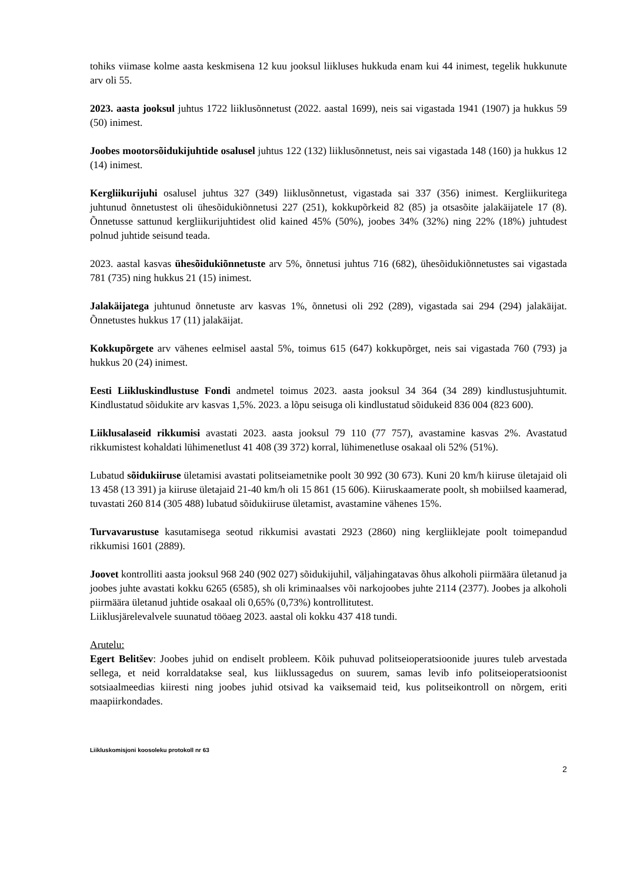tohiks viimase kolme aasta keskmisena 12 kuu jooksul liikluses hukkuda enam kui 44 inimest, tegelik hukkunute arv oli 55.
2023. aasta jooksul juhtus 1722 liiklusõnnetust (2022. aastal 1699), neis sai vigastada 1941 (1907) ja hukkus 59 (50) inimest.
Joobes mootorsõidukijuhtide osalusel juhtus 122 (132) liiklusõnnetust, neis sai vigastada 148 (160) ja hukkus 12 (14) inimest.
Kergliikurijuhi osalusel juhtus 327 (349) liiklusõnnetust, vigastada sai 337 (356) inimest. Kergliikuritega juhtunud õnnetustest oli ühesõidukiõnnetusi 227 (251), kokkupõrkeid 82 (85) ja otsasõite jalakäijatele 17 (8). Õnnetusse sattunud kergliikurijuhtidest olid kained 45% (50%), joobes 34% (32%) ning 22% (18%) juhtudest polnud juhtide seisund teada.
2023. aastal kasvas ühesõidukiõnnetuste arv 5%, õnnetusi juhtus 716 (682), ühesõidukiõnnetustes sai vigastada 781 (735) ning hukkus 21 (15) inimest.
Jalakäijatega juhtunud õnnetuste arv kasvas 1%, õnnetusi oli 292 (289), vigastada sai 294 (294) jalakäijat. Õnnetustes hukkus 17 (11) jalakäijat.
Kokkupõrgete arv vähenes eelmisel aastal 5%, toimus 615 (647) kokkupõrget, neis sai vigastada 760 (793) ja hukkus 20 (24) inimest.
Eesti Liikluskindlustuse Fondi andmetel toimus 2023. aasta jooksul 34 364 (34 289) kindlustusjuhtumit. Kindlustatud sõidukite arv kasvas 1,5%. 2023. a lõpu seisuga oli kindlustatud sõidukeid 836 004 (823 600).
Liiklusalaseid rikkumisi avastati 2023. aasta jooksul 79 110 (77 757), avastamine kasvas 2%. Avastatud rikkumistest kohaldati lühimenetlust 41 408 (39 372) korral, lühimenetluse osakaal oli 52% (51%).
Lubatud sõidukiiruse ületamisi avastati politseiametnike poolt 30 992 (30 673). Kuni 20 km/h kiiruse ületajaid oli 13 458 (13 391) ja kiiruse ületajaid 21-40 km/h oli 15 861 (15 606). Kiiruskaamerate poolt, sh mobiilsed kaamerad, tuvastati 260 814 (305 488) lubatud sõidukiiruse ületamist, avastamine vähenes 15%.
Turvavarustuse kasutamisega seotud rikkumisi avastati 2923 (2860) ning kergliiklejate poolt toimepandud rikkumisi 1601 (2889).
Joovet kontrolliti aasta jooksul 968 240 (902 027) sõidukijuhil, väljahingatavas õhus alkoholi piirmäära ületanud ja joobes juhte avastati kokku 6265 (6585), sh oli kriminaalses või narkojoobes juhte 2114 (2377). Joobes ja alkoholi piirmäära ületanud juhtide osakaal oli 0,65% (0,73%) kontrollitutest.
Liiklusjärelevalvele suunatud tööaeg 2023. aastal oli kokku 437 418 tundi.
Arutelu:
Egert Belitšev: Joobes juhid on endiselt probleem. Kõik puhuvad politseioperatsioonide juures tuleb arvestada sellega, et neid korraldatakse seal, kus liiklussagedus on suurem, samas levib info politseioperatsioonist sotsiaalmeedias kiiresti ning joobes juhid otsivad ka vaiksemaid teid, kus politseikontroll on nõrgem, eriti maapiirkondades.
Liikluskomisjoni koosoleku protokoll nr 63
2